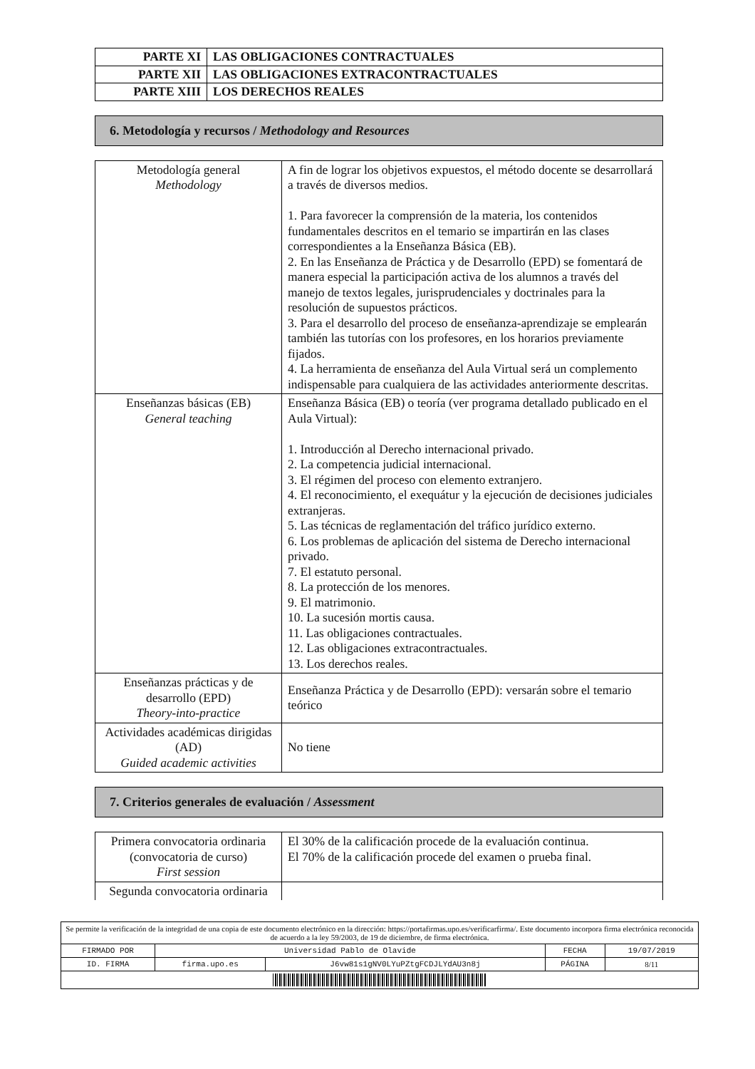| PARTE XI | LAS OBLIGACIONES CONTRACTUALES |
| PARTE XII | LAS OBLIGACIONES EXTRACONTRACTUALES |
| PARTE XIII | LOS DERECHOS REALES |
6. Metodología y recursos / Methodology and Resources
| Metodología general Methodology | A fin de lograr los objetivos expuestos, el método docente se desarrollará a través de diversos medios. 1. Para favorecer la comprensión de la materia, los contenidos fundamentales descritos en el temario se impartirán en las clases correspondientes a la Enseñanza Básica (EB). 2. En las Enseñanza de Práctica y de Desarrollo (EPD) se fomentará de manera especial la participación activa de los alumnos a través del manejo de textos legales, jurisprudenciales y doctrinales para la resolución de supuestos prácticos. 3. Para el desarrollo del proceso de enseñanza-aprendizaje se emplearán también las tutorías con los profesores, en los horarios previamente fijados. 4. La herramienta de enseñanza del Aula Virtual será un complemento indispensable para cualquiera de las actividades anteriormente descritas. |
| Enseñanzas básicas (EB) General teaching | Enseñanza Básica (EB) o teoría (ver programa detallado publicado en el Aula Virtual): 1. Introducción al Derecho internacional privado. 2. La competencia judicial internacional. 3. El régimen del proceso con elemento extranjero. 4. El reconocimiento, el exequátur y la ejecución de decisiones judiciales extranjeras. 5. Las técnicas de reglamentación del tráfico jurídico externo. 6. Los problemas de aplicación del sistema de Derecho internacional privado. 7. El estatuto personal. 8. La protección de los menores. 9. El matrimonio. 10. La sucesión mortis causa. 11. Las obligaciones contractuales. 12. Las obligaciones extracontractuales. 13. Los derechos reales. |
| Enseñanzas prácticas y de desarrollo (EPD) Theory-into-practice | Enseñanza Práctica y de Desarrollo (EPD): versarán sobre el temario teórico |
| Actividades académicas dirigidas (AD) Guided academic activities | No tiene |
7. Criterios generales de evaluación / Assessment
| Primera convocatoria ordinaria (convocatoria de curso) First session | El 30% de la calificación procede de la evaluación continua. El 70% de la calificación procede del examen o prueba final. |
| Segunda convocatoria ordinaria | |
| Se permite la verificación de la integridad de una copia de este documento electrónico en la dirección: https://portafirmas.upo.es/verificarfirma/. Este documento incorpora firma electrónica reconocida de acuerdo a la ley 59/2003, de 19 de diciembre, de firma electrónica. | | | | |
| FIRMADO POR | Universidad Pablo de Olavide | | FECHA | 19/07/2019 |
| ID. FIRMA | firma.upo.es | J6vw81s1gNV0LYuPZtgFCDJLYdAU3n8j | PÁGINA | 8/11 |